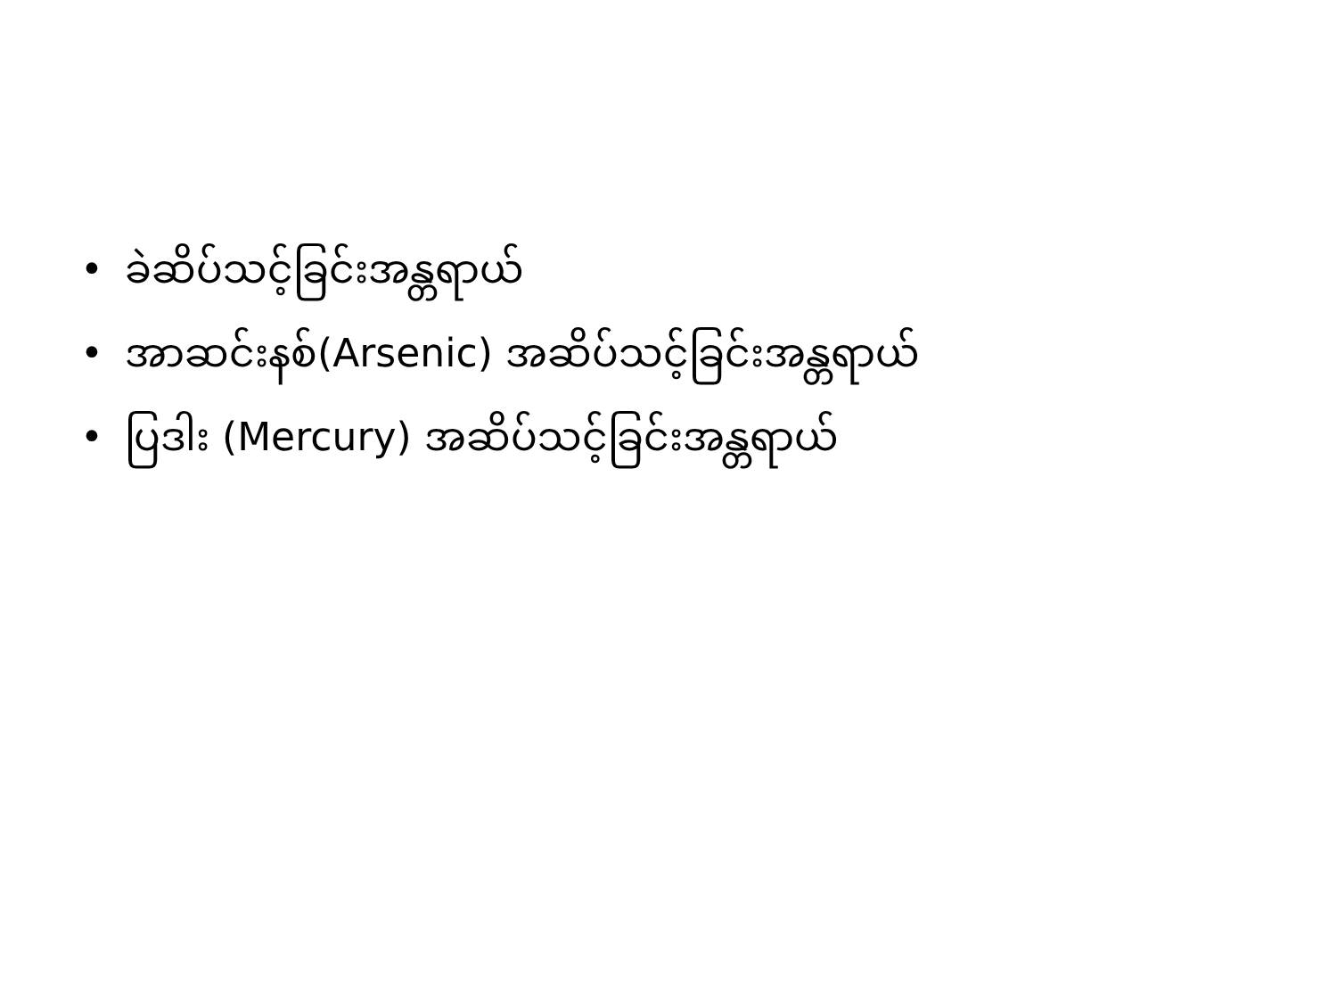• ခဲဆိပ်သင့်ခြင်းအန္တရာယ်
• အာဆင်းနစ်(Arsenic) အဆိပ်သင့်ခြင်းအန္တရာယ်
• ပြဒါး (Mercury) အဆိပ်သင့်ခြင်းအန္တရာယ်